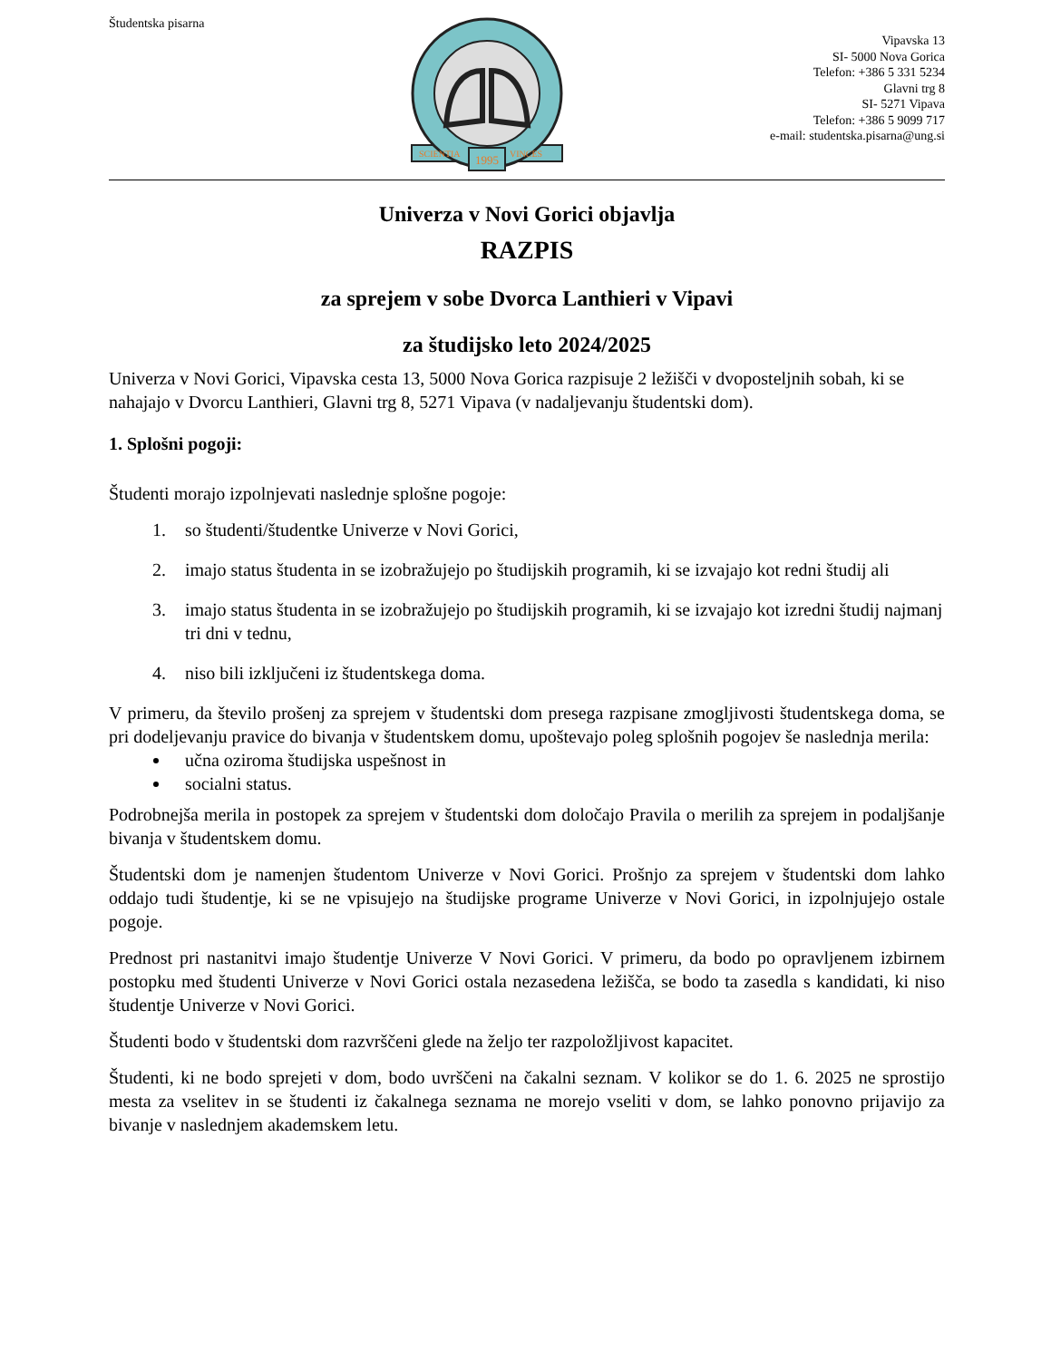Študentska pisarna
1995
SCIENTIA
VINCES
Vipavska 13
SI- 5000 Nova Gorica
Telefon: +386 5 331 5234
Glavni trg 8
SI- 5271 Vipava
Telefon: +386 5 9099 717
e-mail: studentska.pisarna@ung.si
Univerza v Novi Gorici objavlja
RAZPIS
za sprejem v sobe Dvorca Lanthieri v Vipavi
za študijsko leto 2024/2025
Univerza v Novi Gorici, Vipavska cesta 13, 5000 Nova Gorica razpisuje 2 ležišči v dvoposteljnih sobah, ki se nahajajo v Dvorcu Lanthieri, Glavni trg 8, 5271 Vipava (v nadaljevanju študentski dom).
1. Splošni pogoji:
Študenti morajo izpolnjevati naslednje splošne pogoje:
1. so študenti/študentke Univerze v Novi Gorici,
2. imajo status študenta in se izobražujejo po študijskih programih, ki se izvajajo kot redni študij ali
3. imajo status študenta in se izobražujejo po študijskih programih, ki se izvajajo kot izredni študij najmanj tri dni v tednu,
4. niso bili izključeni iz študentskega doma.
V primeru, da število prošenj za sprejem v študentski dom presega razpisane zmogljivosti študentskega doma, se pri dodeljevanju pravice do bivanja v študentskem domu, upoštevajo poleg splošnih pogojev še naslednja merila:
učna oziroma študijska uspešnost in
socialni status.
Podrobnejša merila in postopek za sprejem v študentski dom določajo Pravila o merilih za sprejem in podaljšanje bivanja v študentskem domu.
Študentski dom je namenjen študentom Univerze v Novi Gorici. Prošnjo za sprejem v študentski dom lahko oddajo tudi študentje, ki se ne vpisujejo na študijske programe Univerze v Novi Gorici, in izpolnjujejo ostale pogoje.
Prednost pri nastanitvi imajo študentje Univerze V Novi Gorici. V primeru, da bodo po opravljenem izbirnem postopku med študenti Univerze v Novi Gorici ostala nezasedena ležišča, se bodo ta zasedla s kandidati, ki niso študentje Univerze v Novi Gorici.
Študenti bodo v študentski dom razvrščeni glede na željo ter razpoložljivost kapacitet.
Študenti, ki ne bodo sprejeti v dom, bodo uvrščeni na čakalni seznam. V kolikor se do 1. 6. 2025 ne sprostijo mesta za vselitev in se študenti iz čakalnega seznama ne morejo vseliti v dom, se lahko ponovno prijavijo za bivanje v naslednjem akademskem letu.